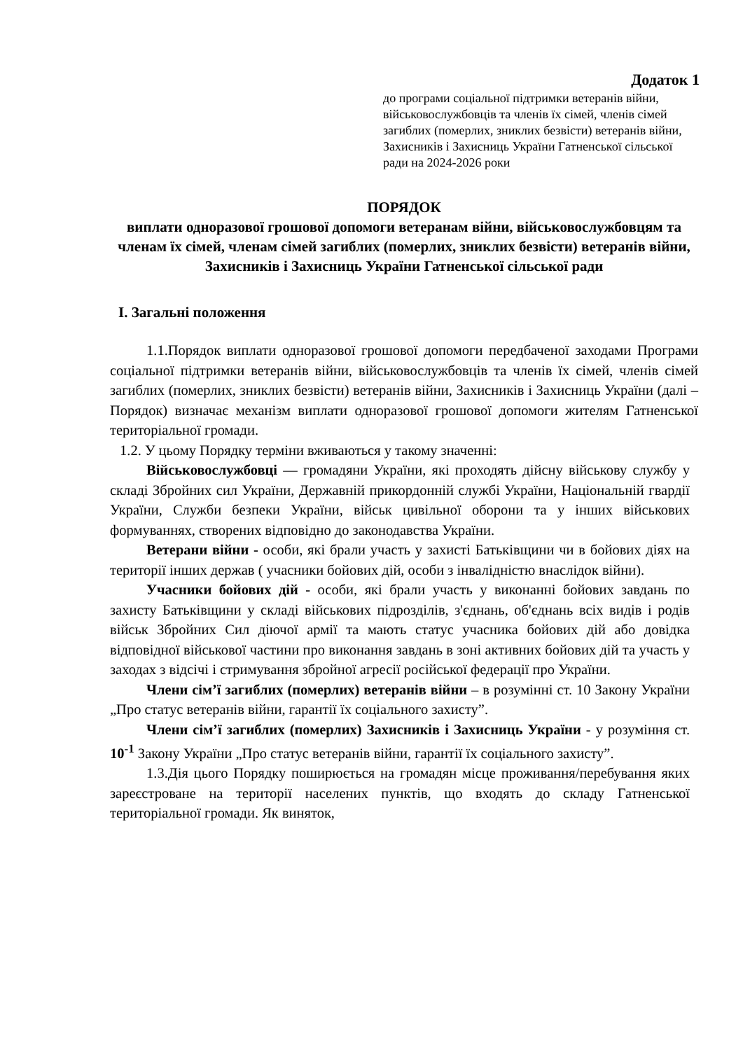Додаток 1
до програми соціальної підтримки ветеранів війни, військовослужбовців та членів їх сімей, членів сімей загиблих (померлих, зниклих безвісти) ветеранів війни, Захисників і Захисниць України Гатненської сільської ради на 2024-2026 роки
ПОРЯДОК
виплати одноразової грошової допомоги ветеранам війни, військовослужбовцям та членам їх сімей, членам сімей загиблих (померлих, зниклих безвісти) ветеранів війни, Захисників і Захисниць України Гатненської сільської ради
I. Загальні положення
1.1.Порядок виплати одноразової грошової допомоги передбаченої заходами Програми соціальної підтримки ветеранів війни, військовослужбовців та членів їх сімей, членів сімей загиблих (померлих, зниклих безвісти) ветеранів війни, Захисників і Захисниць України (далі – Порядок) визначає механізм виплати одноразової грошової допомоги жителям Гатненської територіальної громади.
1.2. У цьому Порядку терміни вживаються у такому значенні:
Військовослужбовці — громадяни України, які проходять дійсну військову службу у складі Збройних сил України, Державній прикордонній службі України, Національній гвардії України, Служби безпеки України, військ цивільної оборони та у інших військових формуваннях, створених відповідно до законодавства України.
Ветерани війни - особи, які брали участь у захисті Батьківщини чи в бойових діях на території інших держав ( учасники бойових дій, особи з інвалідністю внаслідок війни).
Учасники бойових дій - особи, які брали участь у виконанні бойових завдань по захисту Батьківщини у складі військових підрозділів, з'єднань, об'єднань всіх видів і родів військ Збройних Сил діючої армії та мають статус учасника бойових дій або довідка відповідної військової частини про виконання завдань в зоні активних бойових дій та участь у заходах з відсічі і стримування збройної агресії російської федерації про України.
Члени сім’ї загиблих (померлих) ветеранів війни – в розумінні ст. 10 Закону України „Про статус ветеранів війни, гарантії їх соціального захисту”.
Члени сім’ї загиблих (померлих) Захисників і Захисниць України - у розуміння ст. 10<sup>-1</sup> Закону України „Про статус ветеранів війни, гарантії їх соціального захисту”.
1.3.Дія цього Порядку поширюється на громадян місце проживання/перебування яких зареєстроване на території населених пунктів, що входять до складу Гатненської територіальної громади. Як виняток,